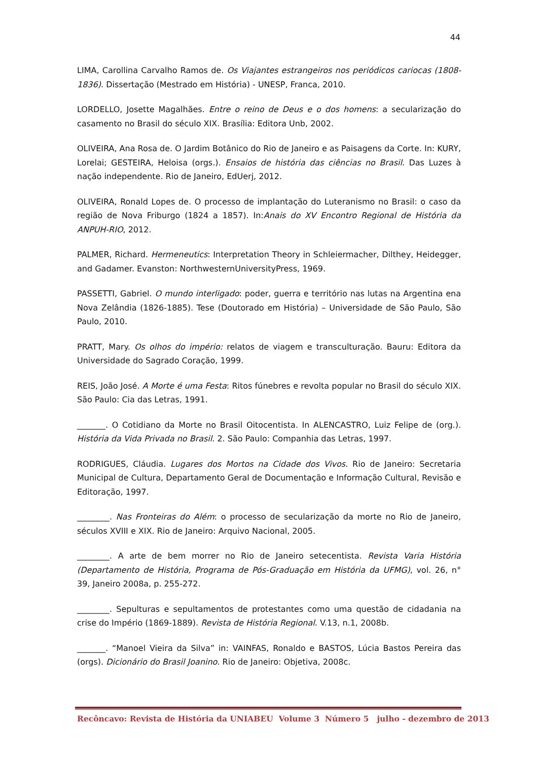44
LIMA, Carollina Carvalho Ramos de. Os Viajantes estrangeiros nos periódicos cariocas (1808-1836). Dissertação (Mestrado em História) - UNESP, Franca, 2010.
LORDELLO, Josette Magalhães. Entre o reino de Deus e o dos homens: a secularização do casamento no Brasil do século XIX. Brasília: Editora Unb, 2002.
OLIVEIRA, Ana Rosa de. O Jardim Botânico do Rio de Janeiro e as Paisagens da Corte. In: KURY, Lorelai; GESTEIRA, Heloisa (orgs.). Ensaios de história das ciências no Brasil. Das Luzes à nação independente. Rio de Janeiro, EdUerj, 2012.
OLIVEIRA, Ronald Lopes de. O processo de implantação do Luteranismo no Brasil: o caso da região de Nova Friburgo (1824 a 1857). In:Anais do XV Encontro Regional de História da ANPUH-RIO, 2012.
PALMER, Richard. Hermeneutics: Interpretation Theory in Schleiermacher, Dilthey, Heidegger, and Gadamer. Evanston: NorthwesternUniversityPress, 1969.
PASSETTI, Gabriel. O mundo interligado: poder, guerra e território nas lutas na Argentina ena Nova Zelândia (1826-1885). Tese (Doutorado em História) – Universidade de São Paulo, São Paulo, 2010.
PRATT, Mary. Os olhos do império: relatos de viagem e transculturação. Bauru: Editora da Universidade do Sagrado Coração, 1999.
REIS, João José. A Morte é uma Festa: Ritos fúnebres e revolta popular no Brasil do século XIX. São Paulo: Cia das Letras, 1991.
_______. O Cotidiano da Morte no Brasil Oitocentista. In ALENCASTRO, Luiz Felipe de (org.). História da Vida Privada no Brasil. 2. São Paulo: Companhia das Letras, 1997.
RODRIGUES, Cláudia. Lugares dos Mortos na Cidade dos Vivos. Rio de Janeiro: Secretaria Municipal de Cultura, Departamento Geral de Documentação e Informação Cultural, Revisão e Editoração, 1997.
________. Nas Fronteiras do Além: o processo de secularização da morte no Rio de Janeiro, séculos XVIII e XIX. Rio de Janeiro: Arquivo Nacional, 2005.
________. A arte de bem morrer no Rio de Janeiro setecentista. Revista Varia História (Departamento de História, Programa de Pós-Graduação em História da UFMG), vol. 26, n° 39, Janeiro 2008a, p. 255-272.
________. Sepulturas e sepultamentos de protestantes como uma questão de cidadania na crise do Império (1869-1889). Revista de História Regional. V.13, n.1, 2008b.
_______. “Manoel Vieira da Silva” in: VAINFAS, Ronaldo e BASTOS, Lúcia Bastos Pereira das (orgs). Dicionário do Brasil Joanino. Rio de Janeiro: Objetiva, 2008c.
Recôncavo: Revista de História da UNIABEU Volume 3 Número 5 julho - dezembro de 2013